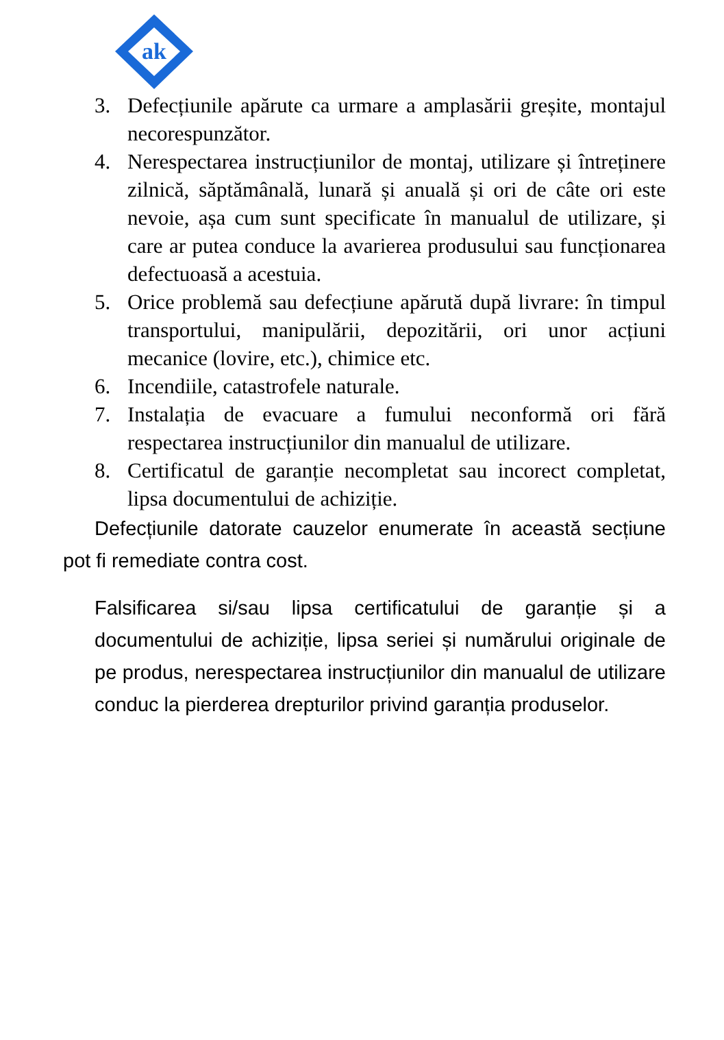ak
3. Defecțiunile apărute ca urmare a amplasării greșite, montajul necorespunzător.
4. Nerespectarea instrucțiunilor de montaj, utilizare și întreținere zilnică, săptămânală, lunară și anuală și ori de câte ori este nevoie, așa cum sunt specificate în manualul de utilizare, și care ar putea conduce la avarierea produsului sau funcționarea defectuoasă a acestuia.
5. Orice problemă sau defecțiune apărută după livrare: în timpul transportului, manipulării, depozitării, ori unor acțiuni mecanice (lovire, etc.), chimice etc.
6. Incendiile, catastrofele naturale.
7. Instalația de evacuare a fumului neconformă ori fără respectarea instrucțiunilor din manualul de utilizare.
8. Certificatul de garanție necompletat sau incorect completat, lipsa documentului de achiziție.
Defecțiunile datorate cauzelor enumerate în această secțiune pot fi remediate contra cost.
Falsificarea si/sau lipsa certificatului de garanție și a documentului de achiziție, lipsa seriei și numărului originale de pe produs, nerespectarea instrucțiunilor din manualul de utilizare conduc la pierderea drepturilor privind garanția produselor.